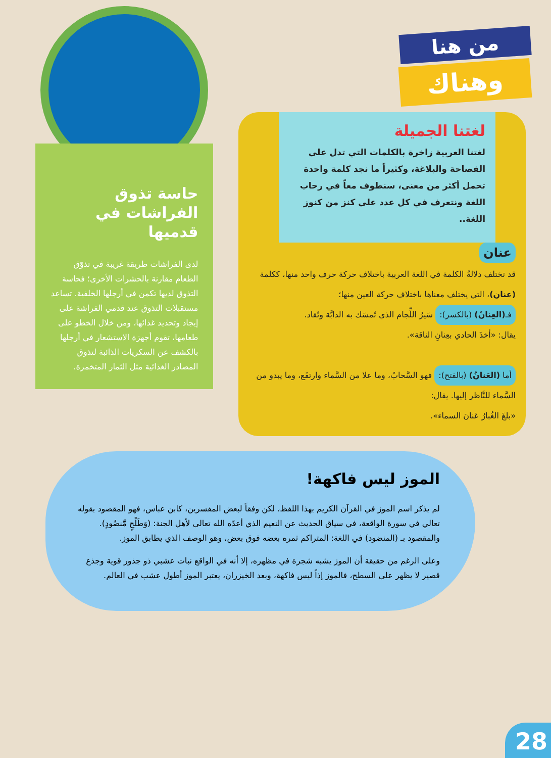من هنا
وهناك
لغتنا الجميلة
لغتنا العربية زاخرة بالكلمات التي تدل على الفصاحة والبلاغة، وكثيراً ما نجد كلمة واحدة تحمل أكثر من معنى، سنطوف معاً في رحاب اللغة ونتعرف في كل عدد على كنز من كنوز اللغة..
عنان
قد تختلف دلالةُ الكلمة في اللغة العربية باختلاف حركة حرف واحد منها، ككلمة (عنان)، التي يختلف معناها باختلاف حركة العين منها؛
فـ(العِنانُ) (بالكسر): سَيرُ اللِّجام الذي تُمسَك به الدابَّة وتُقاد.
يقال: «أخذَ الحادي بعِنانِ الناقة».
أما (العَنانُ) (بالفتح): فهو السَّحابُ، وما علا من السَّماء وارتفَع، وما يبدو من السَّماء للنَّاظر إليها. يقال:
«بلغَ الغُبارُ عَنانَ السماء».
حاسة تذوق
الفراشات في قدميها
لدى الفراشات طريقة غريبة في تذوّق الطعام مقارنة بالحشرات الأخرى؛ فحاسة التذوق لديها تكمن في أرجلها الخلفية. تساعد مستقبلات التذوق عند قدمي الفراشة على إيجاد وتحديد غذائها، ومن خلال الخطو على طعامها، تقوم أجهزة الاستشعار في أرجلها بالكشف عن السكريات الذائبة لتذوق المصادر الغذائية مثل الثمار المتخمرة.
الموز ليس فاكهة!
لم يذكر اسم الموز في القرآن الكريم بهذا اللفظ، لكن وفقاً لبعض المفسرين، كابن عباس، فهو المقصود بقوله تعالي في سورة الواقعة، في سياق الحديث عن النعيم الذي أعدّه الله تعالى لأهل الجنة: (وَطَلْحٍ مَّنضُودٍ). والمقصود بـ (المنضود) في اللغة: المتراكم ثمره بعضه فوق بعض، وهو الوصف الذي يطابق الموز.
وعلى الرغم من حقيقة أن الموز يشبه شجرة في مظهره، إلا أنه في الواقع نبات عشبي ذو جذور قوية وجذع قصير لا يظهر على السطح، فالموز إذاً ليس فاكهة، وبعد الخيزران، يعتبر الموز أطول عشب في العالم.
28